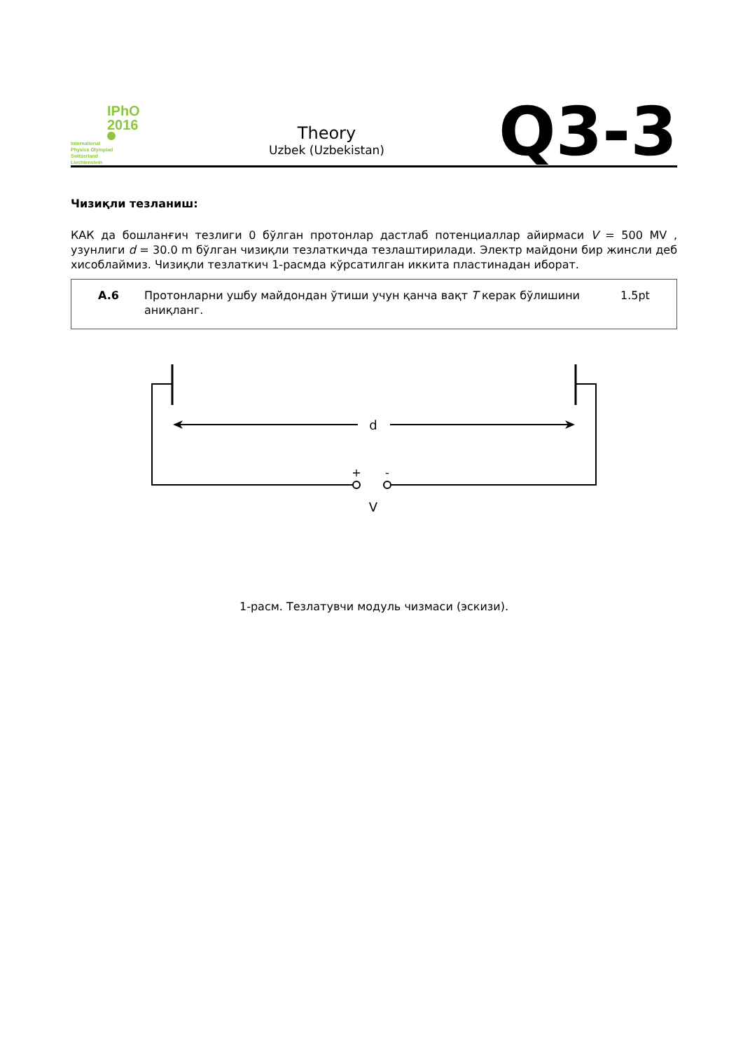IPhO
2016
International
Physics Olympiad
Switzerland
Liechtenstein
Theory
Uzbek (Uzbekistan)
Q3-3
Чизиқли тезланиш:
КАК да бошланғич тезлиги 0 бўлган протонлар дастлаб потенциаллар айирмаси V = 500 MV , узунлиги d = 30.0 m бўлган чизиқли тезлаткичда тезлаштирилади. Электр майдони бир жинсли деб хисоблаймиз. Чизиқли тезлаткич 1-расмда кўрсатилган иккита пластинадан иборат.
A.6 Протонларни ушбу майдондан ўтиши учун қанча вақт T керак бўлишини аниқланг.
1.5pt
d
+
-
V
1-расм. Тезлатувчи модуль чизмаси (эскизи).